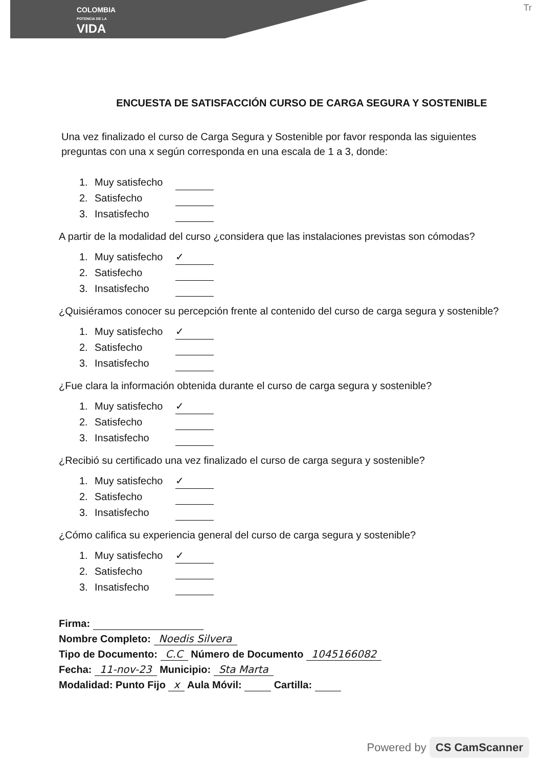COLOMBIA
POTENCIA DE LA
VIDA
Tr
ENCUESTA DE SATISFACCIÓN CURSO DE CARGA SEGURA Y SOSTENIBLE
Una vez finalizado el curso de Carga Segura y Sostenible por favor responda las siguientes preguntas con una x según corresponda en una escala de 1 a 3, donde:
1. Muy satisfecho
2. Satisfecho
3. Insatisfecho
A partir de la modalidad del curso ¿considera que las instalaciones previstas son cómodas?
1. Muy satisfecho ✓
2. Satisfecho
3. Insatisfecho
¿Quisiéramos conocer su percepción frente al contenido del curso de carga segura y sostenible?
1. Muy satisfecho ✓
2. Satisfecho
3. Insatisfecho
¿Fue clara la información obtenida durante el curso de carga segura y sostenible?
1. Muy satisfecho ✓
2. Satisfecho
3. Insatisfecho
¿Recibió su certificado una vez finalizado el curso de carga segura y sostenible?
1. Muy satisfecho ✓
2. Satisfecho
3. Insatisfecho
¿Cómo califica su experiencia general del curso de carga segura y sostenible?
1. Muy satisfecho ✓
2. Satisfecho
3. Insatisfecho
Firma:
Nombre Completo: Noedis Silvera
Tipo de Documento: C.C Número de Documento 1045166082
Fecha: 11-nov-23 Municipio: Sta Marta
Modalidad: Punto Fijo x Aula Móvil: Cartilla:
Powered by CS CamScanner